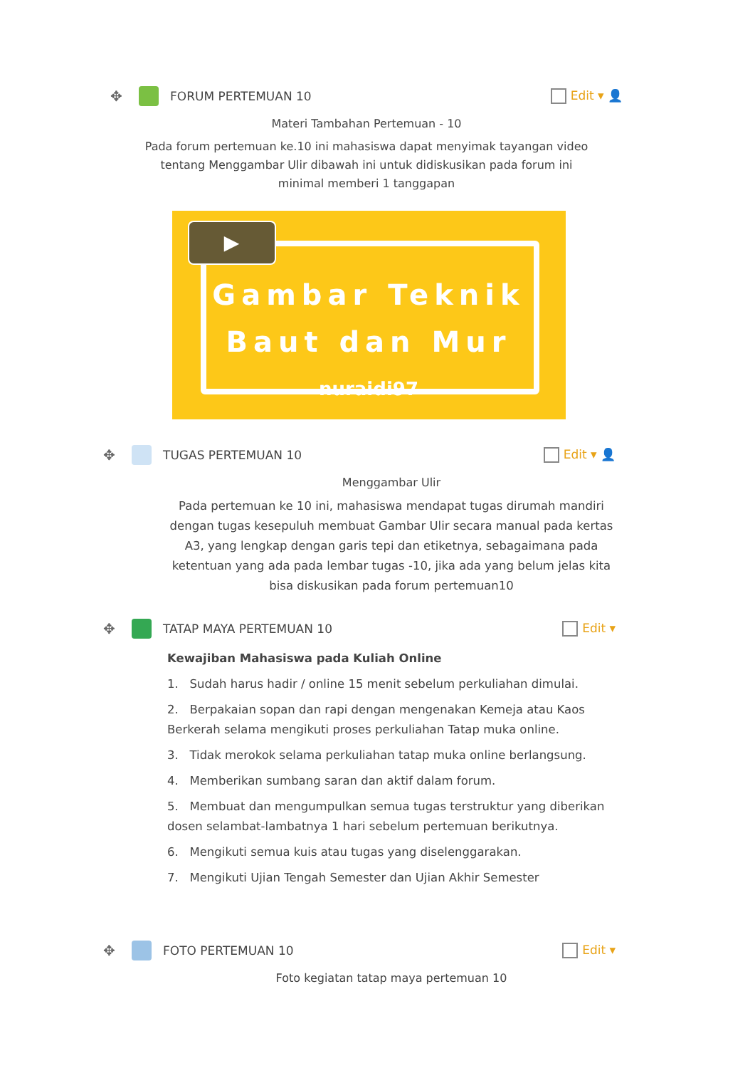✥ FORUM PERTEMUAN 10 Edit ▾ 👤
Materi Tambahan Pertemuan - 10
Pada forum pertemuan ke.10 ini mahasiswa dapat menyimak tayangan video
tentang Menggambar Ulir dibawah ini untuk didiskusikan pada forum ini
minimal memberi 1 tanggapan
▶
Gambar Teknik
Baut dan Mur
nuraidi97
✥ TUGAS PERTEMUAN 10 Edit ▾ 👤
Menggambar Ulir
Pada pertemuan ke 10 ini, mahasiswa mendapat tugas dirumah mandiri dengan tugas kesepuluh membuat Gambar Ulir secara manual pada kertas A3, yang lengkap dengan garis tepi dan etiketnya, sebagaimana pada ketentuan yang ada pada lembar tugas -10, jika ada yang belum jelas kita bisa diskusikan pada forum pertemuan10
✥ TATAP MAYA PERTEMUAN 10 Edit ▾
Kewajiban Mahasiswa pada Kuliah Online
1. Sudah harus hadir / online 15 menit sebelum perkuliahan dimulai.
2. Berpakaian sopan dan rapi dengan mengenakan Kemeja atau Kaos Berkerah selama mengikuti proses perkuliahan Tatap muka online.
3. Tidak merokok selama perkuliahan tatap muka online berlangsung.
4. Memberikan sumbang saran dan aktif dalam forum.
5. Membuat dan mengumpulkan semua tugas terstruktur yang diberikan dosen selambat-lambatnya 1 hari sebelum pertemuan berikutnya.
6. Mengikuti semua kuis atau tugas yang diselenggarakan.
7. Mengikuti Ujian Tengah Semester dan Ujian Akhir Semester
✥ FOTO PERTEMUAN 10 Edit ▾
Foto kegiatan tatap maya pertemuan 10